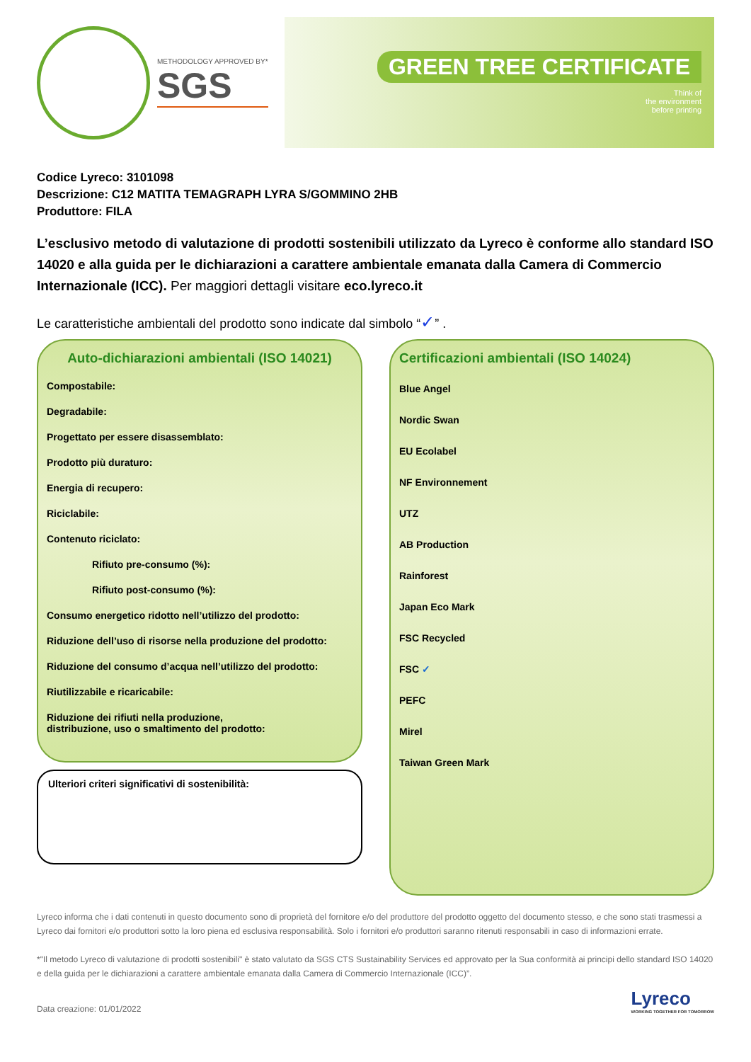METHODOLOGY APPROVED BY*
SGS
GREEN TREE CERTIFICATE
Think of
the environment
before printing
Codice Lyreco: 3101098
Descrizione: C12 MATITA TEMAGRAPH LYRA S/GOMMINO 2HB
Produttore: FILA
L’esclusivo metodo di valutazione di prodotti sostenibili utilizzato da Lyreco è conforme allo standard ISO 14020 e alla guida per le dichiarazioni a carattere ambientale emanata dalla Camera di Commercio Internazionale (ICC). Per maggiori dettagli visitare eco.lyreco.it
Le caratteristiche ambientali del prodotto sono indicate dal simbolo “✓” .
Auto-dichiarazioni ambientali (ISO 14021)
Compostabile:
Degradabile:
Progettato per essere disassemblato:
Prodotto più duraturo:
Energia di recupero:
Riciclabile:
Contenuto riciclato:
Rifiuto pre-consumo (%):
Rifiuto post-consumo (%):
Consumo energetico ridotto nell’utilizzo del prodotto:
Riduzione dell’uso di risorse nella produzione del prodotto:
Riduzione del consumo d’acqua nell’utilizzo del prodotto:
Riutilizzabile e ricaricabile:
Riduzione dei rifiuti nella produzione,
distribuzione, uso o smaltimento del prodotto:
Ulteriori criteri significativi di sostenibilità:
Certificazioni ambientali (ISO 14024)
Blue Angel
Nordic Swan
EU Ecolabel
NF Environnement
UTZ
AB Production
Rainforest
Japan Eco Mark
FSC Recycled
FSC ✓
PEFC
Mirel
Taiwan Green Mark
Lyreco informa che i dati contenuti in questo documento sono di proprietà del fornitore e/o del produttore del prodotto oggetto del documento stesso, e che sono stati trasmessi a Lyreco dai fornitori e/o produttori sotto la loro piena ed esclusiva responsabilità. Solo i fornitori e/o produttori saranno ritenuti responsabili in caso di informazioni errate.
*"Il metodo Lyreco di valutazione di prodotti sostenibili" è stato valutato da SGS CTS Sustainability Services ed approvato per la Sua conformità ai principi dello standard ISO 14020 e della guida per le dichiarazioni a carattere ambientale emanata dalla Camera di Commercio Internazionale (ICC)”.
Data creazione: 01/01/2022
Lyreco
WORKING TOGETHER FOR TOMORROW